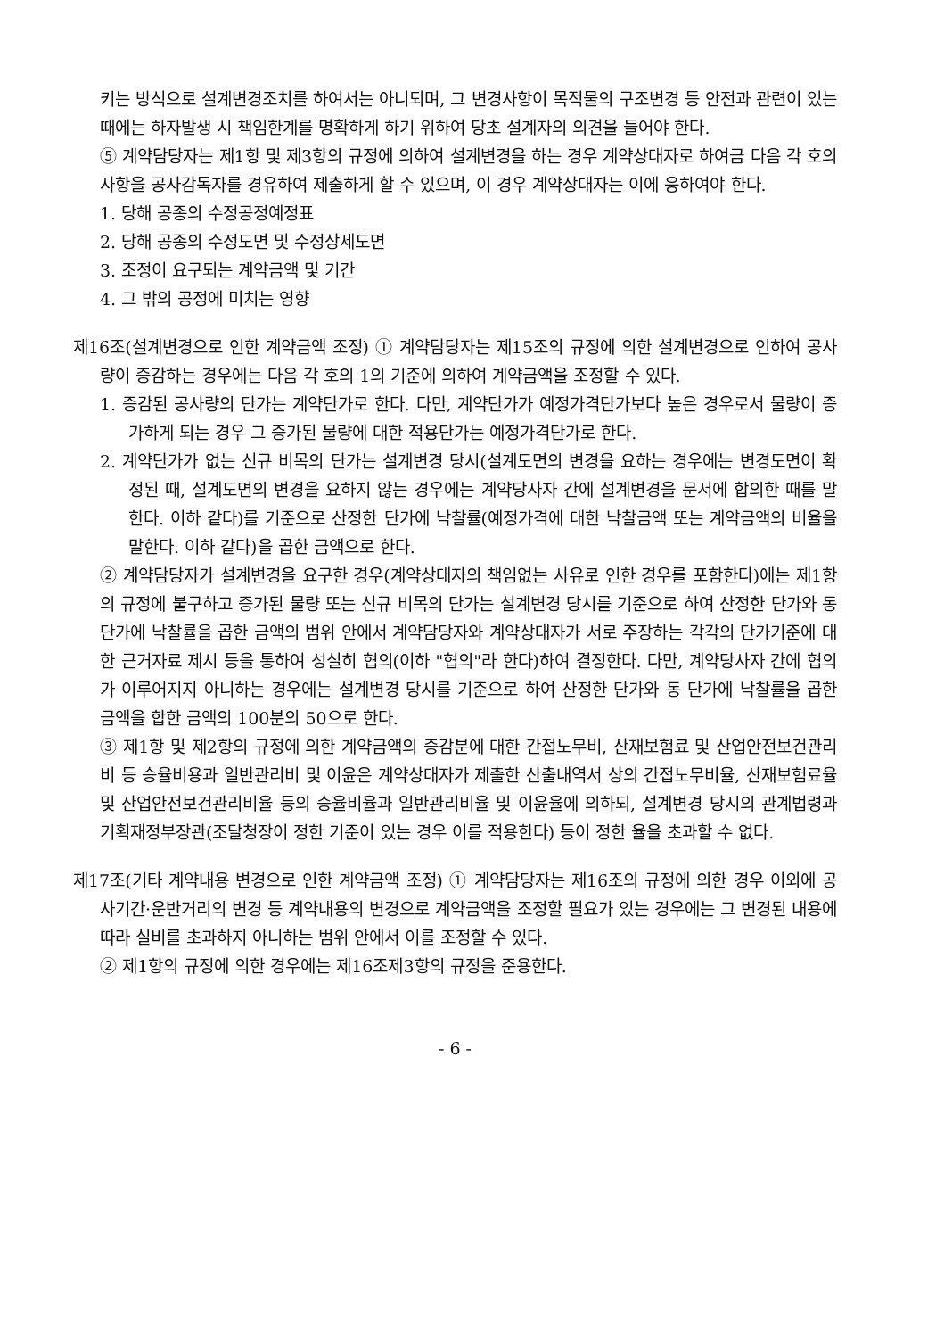키는 방식으로 설계변경조치를 하여서는 아니되며, 그 변경사항이 목적물의 구조변경 등 안전과 관련이 있는 때에는 하자발생 시 책임한계를 명확하게 하기 위하여 당초 설계자의 의견을 들어야 한다.
⑤ 계약담당자는 제1항 및 제3항의 규정에 의하여 설계변경을 하는 경우 계약상대자로 하여금 다음 각 호의 사항을 공사감독자를 경유하여 제출하게 할 수 있으며, 이 경우 계약상대자는 이에 응하여야 한다.
1. 당해 공종의 수정공정예정표
2. 당해 공종의 수정도면 및 수정상세도면
3. 조정이 요구되는 계약금액 및 기간
4. 그 밖의 공정에 미치는 영향
제16조(설계변경으로 인한 계약금액 조정) ① 계약담당자는 제15조의 규정에 의한 설계변경으로 인하여 공사량이 증감하는 경우에는 다음 각 호의 1의 기준에 의하여 계약금액을 조정할 수 있다.
1. 증감된 공사량의 단가는 계약단가로 한다. 다만, 계약단가가 예정가격단가보다 높은 경우로서 물량이 증가하게 되는 경우 그 증가된 물량에 대한 적용단가는 예정가격단가로 한다.
2. 계약단가가 없는 신규 비목의 단가는 설계변경 당시(설계도면의 변경을 요하는 경우에는 변경도면이 확정된 때, 설계도면의 변경을 요하지 않는 경우에는 계약당사자 간에 설계변경을 문서에 합의한 때를 말한다. 이하 같다)를 기준으로 산정한 단가에 낙찰률(예정가격에 대한 낙찰금액 또는 계약금액의 비율을 말한다. 이하 같다)을 곱한 금액으로 한다.
② 계약담당자가 설계변경을 요구한 경우(계약상대자의 책임없는 사유로 인한 경우를 포함한다)에는 제1항의 규정에 불구하고 증가된 물량 또는 신규 비목의 단가는 설계변경 당시를 기준으로 하여 산정한 단가와 동 단가에 낙찰률을 곱한 금액의 범위 안에서 계약담당자와 계약상대자가 서로 주장하는 각각의 단가기준에 대한 근거자료 제시 등을 통하여 성실히 협의(이하 "협의"라 한다)하여 결정한다. 다만, 계약당사자 간에 협의가 이루어지지 아니하는 경우에는 설계변경 당시를 기준으로 하여 산정한 단가와 동 단가에 낙찰률을 곱한 금액을 합한 금액의 100분의 50으로 한다.
③ 제1항 및 제2항의 규정에 의한 계약금액의 증감분에 대한 간접노무비, 산재보험료 및 산업안전보건관리비 등 승율비용과 일반관리비 및 이윤은 계약상대자가 제출한 산출내역서 상의 간접노무비율, 산재보험료율 및 산업안전보건관리비율 등의 승율비율과 일반관리비율 및 이윤율에 의하되, 설계변경 당시의 관계법령과 기획재정부장관(조달청장이 정한 기준이 있는 경우 이를 적용한다) 등이 정한 율을 초과할 수 없다.
제17조(기타 계약내용 변경으로 인한 계약금액 조정) ① 계약담당자는 제16조의 규정에 의한 경우 이외에 공사기간·운반거리의 변경 등 계약내용의 변경으로 계약금액을 조정할 필요가 있는 경우에는 그 변경된 내용에 따라 실비를 초과하지 아니하는 범위 안에서 이를 조정할 수 있다.
② 제1항의 규정에 의한 경우에는 제16조제3항의 규정을 준용한다.
- 6 -